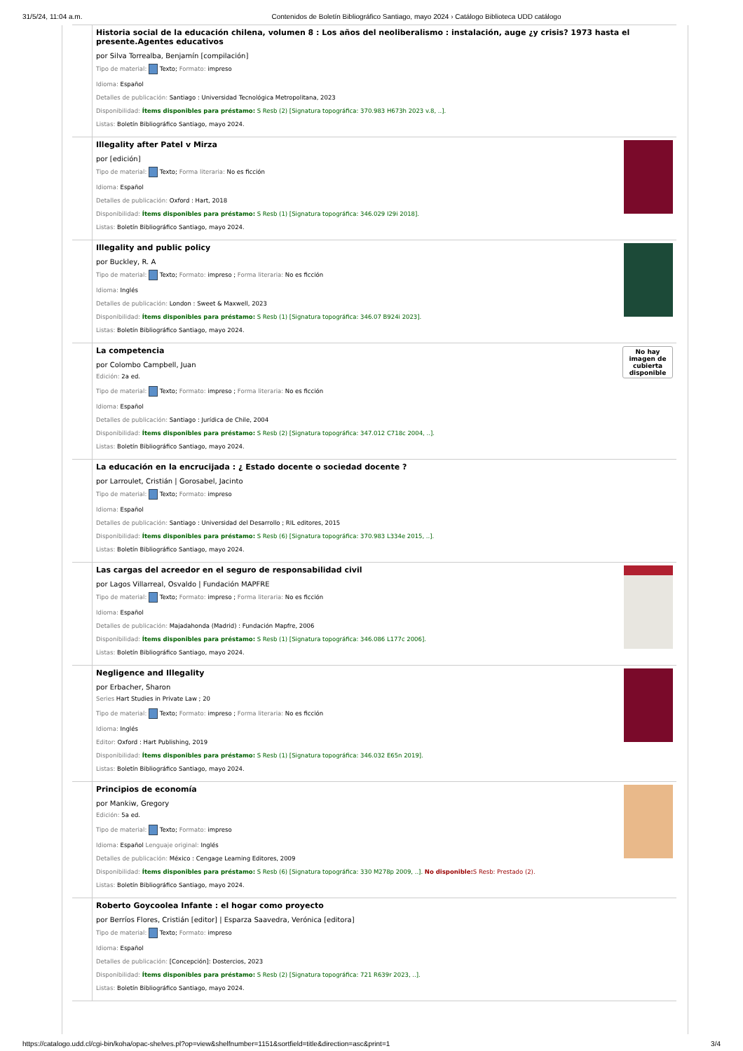31/5/24, 11:04 a.m. Contenidos de Boletín Bibliográfico Santiago, mayo 2024 › Catálogo Biblioteca UDD catálogo
| | Historia social de la educación chilena, volumen 8 : Los años del neoliberalismo : instalación, auge ¿y crisis? 1973 hasta el presente.Agentes educativos por Silva Torrealba, Benjamín [compilación] Tipo de material: Texto; Formato: impreso Idioma: Español Detalles de publicación: Santiago : Universidad Tecnológica Metropolitana, 2023 Disponibilidad: Ítems disponibles para préstamo: S Resb (2) [Signatura topográfica: 370.983 H673h 2023 v.8, ..]. Listas: Boletín Bibliográfico Santiago, mayo 2024. | |
| | Illegality after Patel v Mirza por [edición] Tipo de material: Texto; Forma literaria: No es ficción Idioma: Español Detalles de publicación: Oxford : Hart, 2018 Disponibilidad: Ítems disponibles para préstamo: S Resb (1) [Signatura topográfica: 346.029 I29i 2018]. Listas: Boletín Bibliográfico Santiago, mayo 2024. | |
| | Illegality and public policy por Buckley, R. A Tipo de material: Texto; Formato: impreso ; Forma literaria: No es ficción Idioma: Inglés Detalles de publicación: London : Sweet & Maxwell, 2023 Disponibilidad: Ítems disponibles para préstamo: S Resb (1) [Signatura topográfica: 346.07 B924i 2023]. Listas: Boletín Bibliográfico Santiago, mayo 2024. | |
| | La competencia por Colombo Campbell, Juan Edición: 2a ed. Tipo de material: Texto; Formato: impreso ; Forma literaria: No es ficción Idioma: Español Detalles de publicación: Santiago : Jurídica de Chile, 2004 Disponibilidad: Ítems disponibles para préstamo: S Resb (2) [Signatura topográfica: 347.012 C718c 2004, ..]. Listas: Boletín Bibliográfico Santiago, mayo 2024. | No hay imagen de cubierta disponible |
| | La educación en la encrucijada : ¿ Estado docente o sociedad docente ? por Larroulet, Cristián / Gorosabel, Jacinto Tipo de material: Texto; Formato: impreso Idioma: Español Detalles de publicación: Santiago : Universidad del Desarrollo ; RIL editores, 2015 Disponibilidad: Ítems disponibles para préstamo: S Resb (6) [Signatura topográfica: 370.983 L334e 2015, ..]. Listas: Boletín Bibliográfico Santiago, mayo 2024. | |
| | Las cargas del acreedor en el seguro de responsabilidad civil por Lagos Villarreal, Osvaldo / Fundación MAPFRE Tipo de material: Texto; Formato: impreso ; Forma literaria: No es ficción Idioma: Español Detalles de publicación: Majadahonda (Madrid) : Fundación Mapfre, 2006 Disponibilidad: Ítems disponibles para préstamo: S Resb (1) [Signatura topográfica: 346.086 L177c 2006]. Listas: Boletín Bibliográfico Santiago, mayo 2024. | |
| | Negligence and Illegality por Erbacher, Sharon Series Hart Studies in Private Law ; 20 Tipo de material: Texto; Formato: impreso ; Forma literaria: No es ficción Idioma: Inglés Editor: Oxford : Hart Publishing, 2019 Disponibilidad: Ítems disponibles para préstamo: S Resb (1) [Signatura topográfica: 346.032 E65n 2019]. Listas: Boletín Bibliográfico Santiago, mayo 2024. | |
| | Principios de economía por Mankiw, Gregory Edición: 5a ed. Tipo de material: Texto; Formato: impreso Idioma: Español Lenguaje original: Inglés Detalles de publicación: México : Cengage Learning Editores, 2009 Disponibilidad: Ítems disponibles para préstamo: S Resb (6) [Signatura topográfica: 330 M278p 2009, ..]. No disponible: S Resb: Prestado (2). Listas: Boletín Bibliográfico Santiago, mayo 2024. | |
| | Roberto Goycoolea Infante : el hogar como proyecto por Berríos Flores, Cristián [editor] / Esparza Saavedra, Verónica [editora] Tipo de material: Texto; Formato: impreso Idioma: Español Detalles de publicación: [Concepción]: Dostercios, 2023 Disponibilidad: Ítems disponibles para préstamo: S Resb (2) [Signatura topográfica: 721 R639r 2023, ..]. Listas: Boletín Bibliográfico Santiago, mayo 2024. | |
https://catalogo.udd.cl/cgi-bin/koha/opac-shelves.pl?op=view&shelfnumber=1151&sortfield=title&direction=asc&print=1 3/4